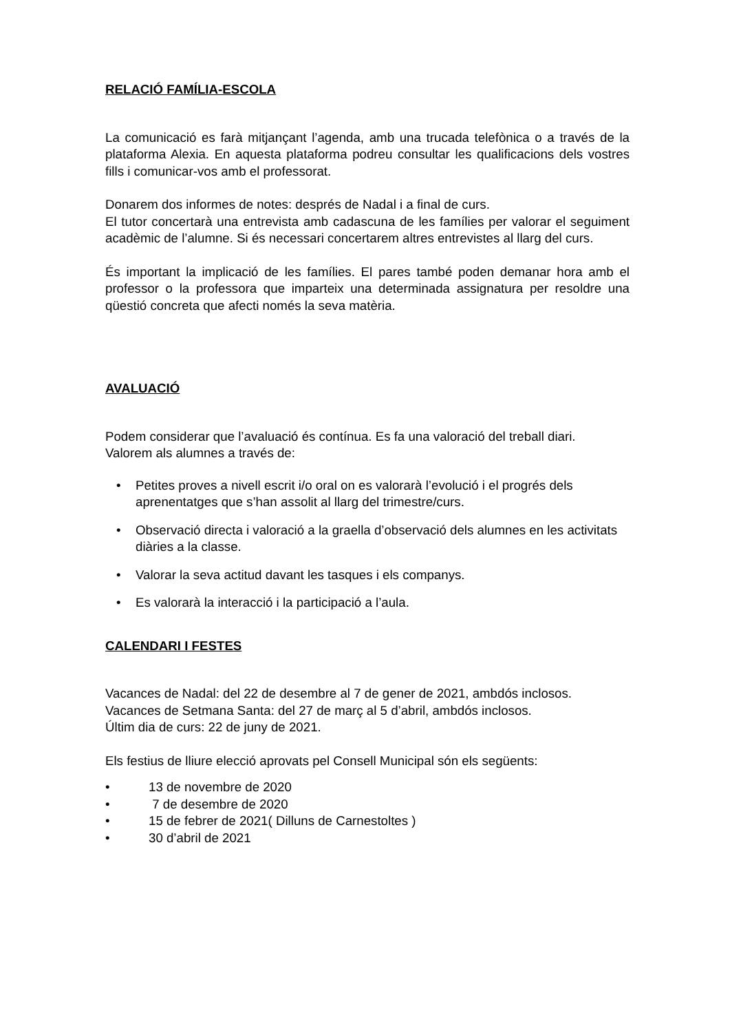RELACIÓ FAMÍLIA-ESCOLA
La comunicació es farà mitjançant l’agenda, amb una trucada telefònica o a través de la plataforma Alexia. En aquesta plataforma podreu consultar les qualificacions dels vostres fills i comunicar-vos amb el professorat.
Donarem dos informes de notes: després de Nadal i a final de curs.
El tutor concertarà una entrevista amb cadascuna de les famílies per valorar el seguiment acadèmic de l’alumne. Si és necessari concertarem altres entrevistes al llarg del curs.
És important la implicació de les famílies. El pares també poden demanar hora amb el professor o la professora que imparteix una determinada assignatura per resoldre una qüestió concreta que afecti només la seva matèria.
AVALUACIÓ
Podem considerar que l’avaluació és contínua. Es fa una valoració del treball diari.
Valorem als alumnes a través de:
• Petites proves a nivell escrit i/o oral on es valorarà l’evolució i el progrés dels aprenentatges que s’han assolit al llarg del trimestre/curs.
• Observació directa i valoració a la graella d’observació dels alumnes en les activitats diàries a la classe.
• Valorar la seva actitud davant les tasques i els companys.
• Es valorarà la interacció i la participació a l’aula.
CALENDARI I FESTES
Vacances de Nadal: del 22 de desembre al 7 de gener de 2021, ambdós inclosos.
Vacances de Setmana Santa: del 27 de març al 5 d’abril, ambdós inclosos.
Últim dia de curs: 22 de juny de 2021.
Els festius de lliure elecció aprovats pel Consell Municipal són els següents:
• 13 de novembre de 2020
• 7 de desembre de 2020
• 15 de febrer de 2021( Dilluns de Carnestoltes )
• 30 d’abril de 2021